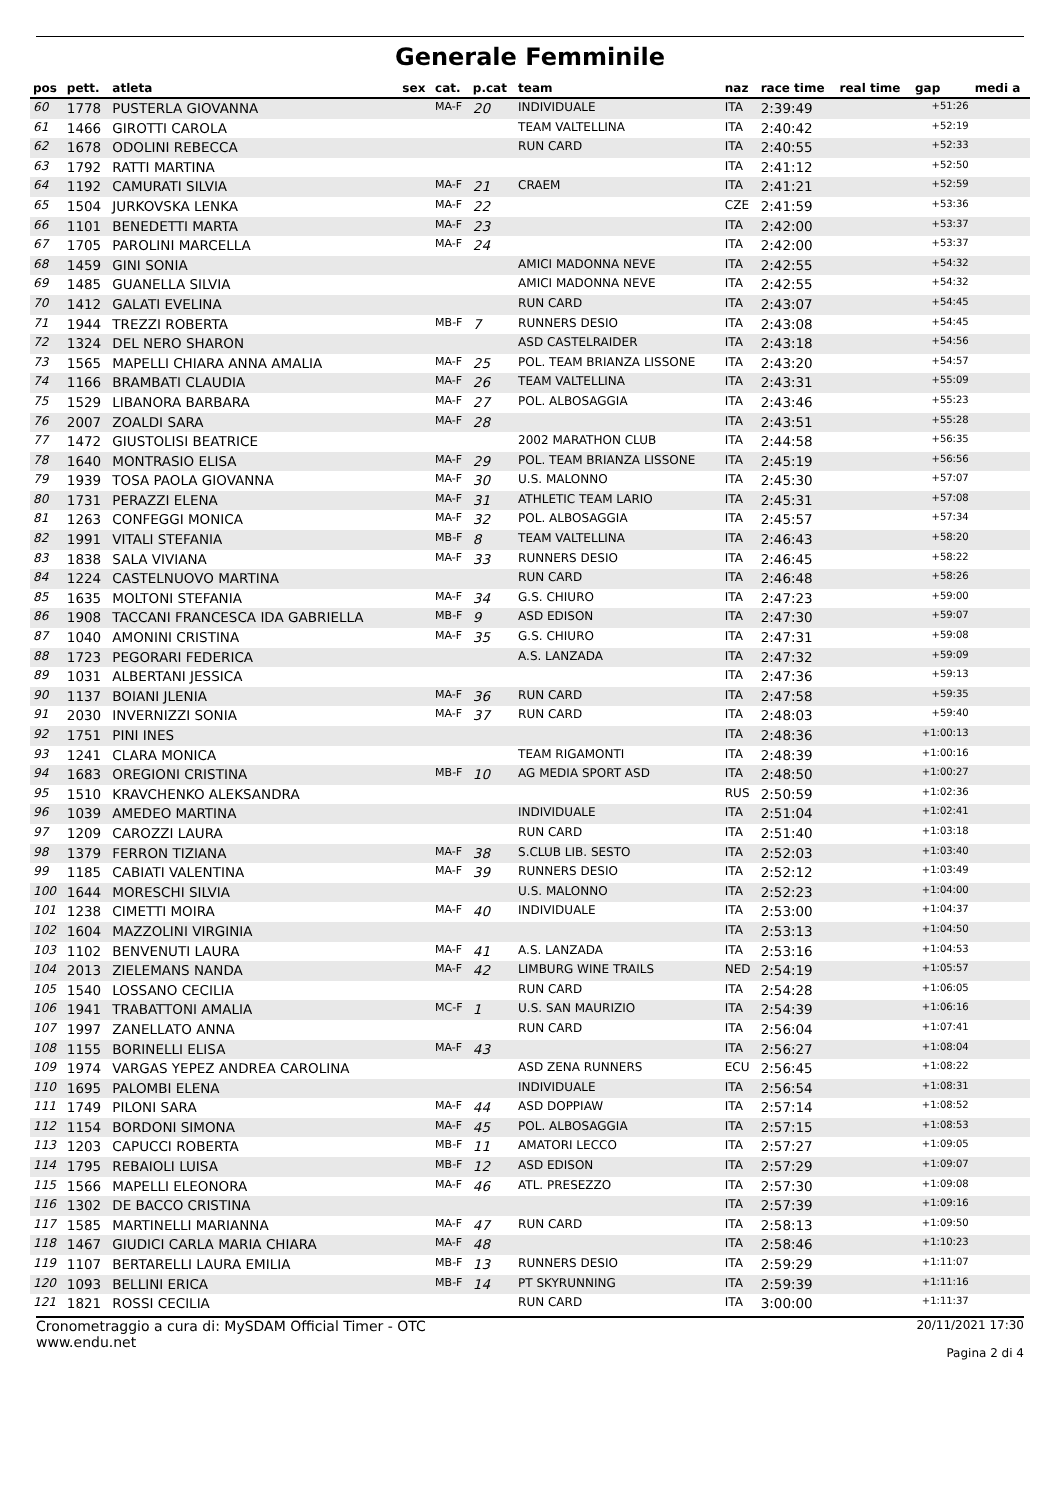Generale Femminile
| pos | pett. | atleta | sex | cat. | p.cat | team | naz | race time | real time | gap | medi a |
| --- | --- | --- | --- | --- | --- | --- | --- | --- | --- | --- | --- |
| 60 | 1778 | PUSTERLA GIOVANNA | | MA-F | 20 | INDIVIDUALE | ITA | 2:39:49 | | +51:26 | |
| 61 | 1466 | GIROTTI CAROLA | | | | TEAM VALTELLINA | ITA | 2:40:42 | | +52:19 | |
| 62 | 1678 | ODOLINI REBECCA | | | | RUN CARD | ITA | 2:40:55 | | +52:33 | |
| 63 | 1792 | RATTI MARTINA | | | | | ITA | 2:41:12 | | +52:50 | |
| 64 | 1192 | CAMURATI SILVIA | | MA-F | 21 | CRAEM | ITA | 2:41:21 | | +52:59 | |
| 65 | 1504 | JURKOVSKA LENKA | | MA-F | 22 | | CZE | 2:41:59 | | +53:36 | |
| 66 | 1101 | BENEDETTI MARTA | | MA-F | 23 | | ITA | 2:42:00 | | +53:37 | |
| 67 | 1705 | PAROLINI MARCELLA | | MA-F | 24 | | ITA | 2:42:00 | | +53:37 | |
| 68 | 1459 | GINI SONIA | | | | AMICI MADONNA NEVE | ITA | 2:42:55 | | +54:32 | |
| 69 | 1485 | GUANELLA SILVIA | | | | AMICI MADONNA NEVE | ITA | 2:42:55 | | +54:32 | |
| 70 | 1412 | GALATI EVELINA | | | | RUN CARD | ITA | 2:43:07 | | +54:45 | |
| 71 | 1944 | TREZZI ROBERTA | | MB-F | 7 | RUNNERS DESIO | ITA | 2:43:08 | | +54:45 | |
| 72 | 1324 | DEL NERO SHARON | | | | ASD CASTELRAIDER | ITA | 2:43:18 | | +54:56 | |
| 73 | 1565 | MAPELLI CHIARA ANNA AMALIA | | MA-F | 25 | POL. TEAM BRIANZA LISSONE | ITA | 2:43:20 | | +54:57 | |
| 74 | 1166 | BRAMBATI CLAUDIA | | MA-F | 26 | TEAM VALTELLINA | ITA | 2:43:31 | | +55:09 | |
| 75 | 1529 | LIBANORA BARBARA | | MA-F | 27 | POL. ALBOSAGGIA | ITA | 2:43:46 | | +55:23 | |
| 76 | 2007 | ZOALDI SARA | | MA-F | 28 | | ITA | 2:43:51 | | +55:28 | |
| 77 | 1472 | GIUSTOLISI BEATRICE | | | | 2002 MARATHON CLUB | ITA | 2:44:58 | | +56:35 | |
| 78 | 1640 | MONTRASIO ELISA | | MA-F | 29 | POL. TEAM BRIANZA LISSONE | ITA | 2:45:19 | | +56:56 | |
| 79 | 1939 | TOSA PAOLA GIOVANNA | | MA-F | 30 | U.S. MALONNO | ITA | 2:45:30 | | +57:07 | |
| 80 | 1731 | PERAZZI ELENA | | MA-F | 31 | ATHLETIC TEAM LARIO | ITA | 2:45:31 | | +57:08 | |
| 81 | 1263 | CONFEGGI MONICA | | MA-F | 32 | POL. ALBOSAGGIA | ITA | 2:45:57 | | +57:34 | |
| 82 | 1991 | VITALI STEFANIA | | MB-F | 8 | TEAM VALTELLINA | ITA | 2:46:43 | | +58:20 | |
| 83 | 1838 | SALA VIVIANA | | MA-F | 33 | RUNNERS DESIO | ITA | 2:46:45 | | +58:22 | |
| 84 | 1224 | CASTELNUOVO MARTINA | | | | RUN CARD | ITA | 2:46:48 | | +58:26 | |
| 85 | 1635 | MOLTONI STEFANIA | | MA-F | 34 | G.S. CHIURO | ITA | 2:47:23 | | +59:00 | |
| 86 | 1908 | TACCANI FRANCESCA IDA GABRIELLA | | MB-F | 9 | ASD EDISON | ITA | 2:47:30 | | +59:07 | |
| 87 | 1040 | AMONINI CRISTINA | | MA-F | 35 | G.S. CHIURO | ITA | 2:47:31 | | +59:08 | |
| 88 | 1723 | PEGORARI FEDERICA | | | | A.S. LANZADA | ITA | 2:47:32 | | +59:09 | |
| 89 | 1031 | ALBERTANI JESSICA | | | | | ITA | 2:47:36 | | +59:13 | |
| 90 | 1137 | BOIANI JLENIA | | MA-F | 36 | RUN CARD | ITA | 2:47:58 | | +59:35 | |
| 91 | 2030 | INVERNIZZI SONIA | | MA-F | 37 | RUN CARD | ITA | 2:48:03 | | +59:40 | |
| 92 | 1751 | PINI INES | | | | | ITA | 2:48:36 | | +1:00:13 | |
| 93 | 1241 | CLARA MONICA | | | | TEAM RIGAMONTI | ITA | 2:48:39 | | +1:00:16 | |
| 94 | 1683 | OREGIONI CRISTINA | | MB-F | 10 | AG MEDIA SPORT ASD | ITA | 2:48:50 | | +1:00:27 | |
| 95 | 1510 | KRAVCHENKO ALEKSANDRA | | | | | RUS | 2:50:59 | | +1:02:36 | |
| 96 | 1039 | AMEDEO MARTINA | | | | INDIVIDUALE | ITA | 2:51:04 | | +1:02:41 | |
| 97 | 1209 | CAROZZI LAURA | | | | RUN CARD | ITA | 2:51:40 | | +1:03:18 | |
| 98 | 1379 | FERRON TIZIANA | | MA-F | 38 | S.CLUB LIB. SESTO | ITA | 2:52:03 | | +1:03:40 | |
| 99 | 1185 | CABIATI VALENTINA | | MA-F | 39 | RUNNERS DESIO | ITA | 2:52:12 | | +1:03:49 | |
| 100 | 1644 | MORESCHI SILVIA | | | | U.S. MALONNO | ITA | 2:52:23 | | +1:04:00 | |
| 101 | 1238 | CIMETTI MOIRA | | MA-F | 40 | INDIVIDUALE | ITA | 2:53:00 | | +1:04:37 | |
| 102 | 1604 | MAZZOLINI VIRGINIA | | | | | ITA | 2:53:13 | | +1:04:50 | |
| 103 | 1102 | BENVENUTI LAURA | | MA-F | 41 | A.S. LANZADA | ITA | 2:53:16 | | +1:04:53 | |
| 104 | 2013 | ZIELEMANS NANDA | | MA-F | 42 | LIMBURG WINE TRAILS | NED | 2:54:19 | | +1:05:57 | |
| 105 | 1540 | LOSSANO CECILIA | | | | RUN CARD | ITA | 2:54:28 | | +1:06:05 | |
| 106 | 1941 | TRABATTONI AMALIA | | MC-F | 1 | U.S. SAN MAURIZIO | ITA | 2:54:39 | | +1:06:16 | |
| 107 | 1997 | ZANELLATO ANNA | | | | RUN CARD | ITA | 2:56:04 | | +1:07:41 | |
| 108 | 1155 | BORINELLI ELISA | | MA-F | 43 | | ITA | 2:56:27 | | +1:08:04 | |
| 109 | 1974 | VARGAS YEPEZ ANDREA CAROLINA | | | | ASD ZENA RUNNERS | ECU | 2:56:45 | | +1:08:22 | |
| 110 | 1695 | PALOMBI ELENA | | | | INDIVIDUALE | ITA | 2:56:54 | | +1:08:31 | |
| 111 | 1749 | PILONI SARA | | MA-F | 44 | ASD DOPPIAW | ITA | 2:57:14 | | +1:08:52 | |
| 112 | 1154 | BORDONI SIMONA | | MA-F | 45 | POL. ALBOSAGGIA | ITA | 2:57:15 | | +1:08:53 | |
| 113 | 1203 | CAPUCCI ROBERTA | | MB-F | 11 | AMATORI LECCO | ITA | 2:57:27 | | +1:09:05 | |
| 114 | 1795 | REBAIOLI LUISA | | MB-F | 12 | ASD EDISON | ITA | 2:57:29 | | +1:09:07 | |
| 115 | 1566 | MAPELLI ELEONORA | | MA-F | 46 | ATL. PRESEZZO | ITA | 2:57:30 | | +1:09:08 | |
| 116 | 1302 | DE BACCO CRISTINA | | | | | ITA | 2:57:39 | | +1:09:16 | |
| 117 | 1585 | MARTINELLI MARIANNA | | MA-F | 47 | RUN CARD | ITA | 2:58:13 | | +1:09:50 | |
| 118 | 1467 | GIUDICI CARLA MARIA CHIARA | | MA-F | 48 | | ITA | 2:58:46 | | +1:10:23 | |
| 119 | 1107 | BERTARELLI LAURA EMILIA | | MB-F | 13 | RUNNERS DESIO | ITA | 2:59:29 | | +1:11:07 | |
| 120 | 1093 | BELLINI ERICA | | MB-F | 14 | PT SKYRUNNING | ITA | 2:59:39 | | +1:11:16 | |
| 121 | 1821 | ROSSI CECILIA | | | | RUN CARD | ITA | 3:00:00 | | +1:11:37 | |
Cronometraggio a cura di: MySDAM Official Timer - OTC
www.endu.net
20/11/2021 17:30
Pagina 2 di 4